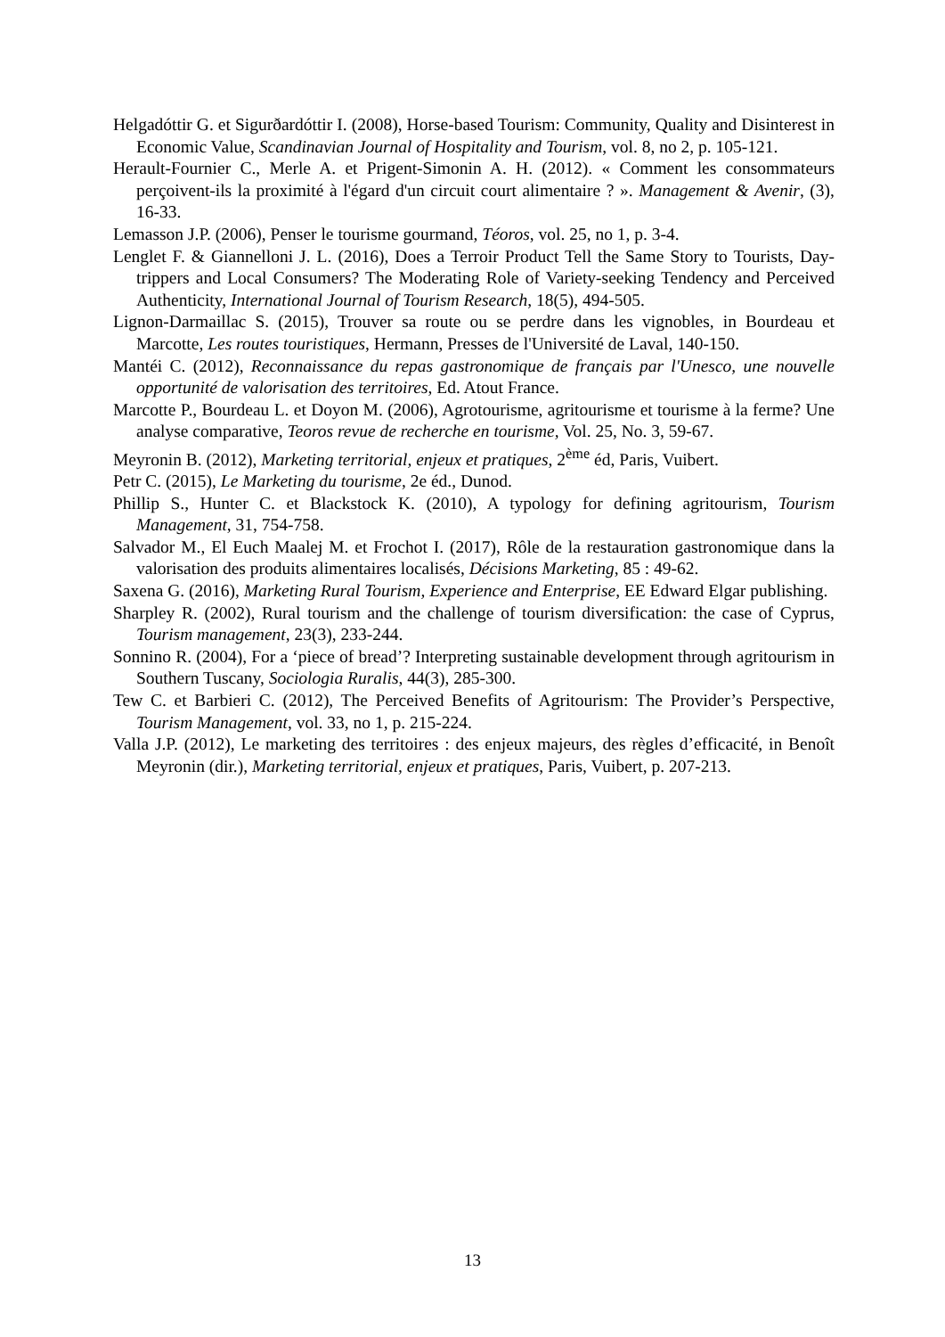Helgadóttir G. et Sigurðardóttir I. (2008), Horse-based Tourism: Community, Quality and Disinterest in Economic Value, Scandinavian Journal of Hospitality and Tourism, vol. 8, no 2, p. 105-121.
Herault-Fournier C., Merle A. et Prigent-Simonin A. H. (2012). « Comment les consommateurs perçoivent-ils la proximité à l'égard d'un circuit court alimentaire ? ». Management & Avenir, (3), 16-33.
Lemasson J.P. (2006), Penser le tourisme gourmand, Téoros, vol. 25, no 1, p. 3-4.
Lenglet F. & Giannelloni J. L. (2016), Does a Terroir Product Tell the Same Story to Tourists, Day-trippers and Local Consumers? The Moderating Role of Variety-seeking Tendency and Perceived Authenticity, International Journal of Tourism Research, 18(5), 494-505.
Lignon-Darmaillac S. (2015), Trouver sa route ou se perdre dans les vignobles, in Bourdeau et Marcotte, Les routes touristiques, Hermann, Presses de l'Université de Laval, 140-150.
Mantéi C. (2012), Reconnaissance du repas gastronomique de français par l'Unesco, une nouvelle opportunité de valorisation des territoires, Ed. Atout France.
Marcotte P., Bourdeau L. et Doyon M. (2006), Agrotourisme, agritourisme et tourisme à la ferme? Une analyse comparative, Teoros revue de recherche en tourisme, Vol. 25, No. 3, 59-67.
Meyronin B. (2012), Marketing territorial, enjeux et pratiques, 2<sup>ème</sup> éd, Paris, Vuibert.
Petr C. (2015), Le Marketing du tourisme, 2e éd., Dunod.
Phillip S., Hunter C. et Blackstock K. (2010), A typology for defining agritourism, Tourism Management, 31, 754-758.
Salvador M., El Euch Maalej M. et Frochot I. (2017), Rôle de la restauration gastronomique dans la valorisation des produits alimentaires localisés, Décisions Marketing, 85 : 49-62.
Saxena G. (2016), Marketing Rural Tourism, Experience and Enterprise, EE Edward Elgar publishing.
Sharpley R. (2002), Rural tourism and the challenge of tourism diversification: the case of Cyprus, Tourism management, 23(3), 233-244.
Sonnino R. (2004), For a ‘piece of bread’? Interpreting sustainable development through agritourism in Southern Tuscany, Sociologia Ruralis, 44(3), 285-300.
Tew C. et Barbieri C. (2012), The Perceived Benefits of Agritourism: The Provider’s Perspective, Tourism Management, vol. 33, no 1, p. 215-224.
Valla J.P. (2012), Le marketing des territoires : des enjeux majeurs, des règles d’efficacité, in Benoît Meyronin (dir.), Marketing territorial, enjeux et pratiques, Paris, Vuibert, p. 207-213.
13